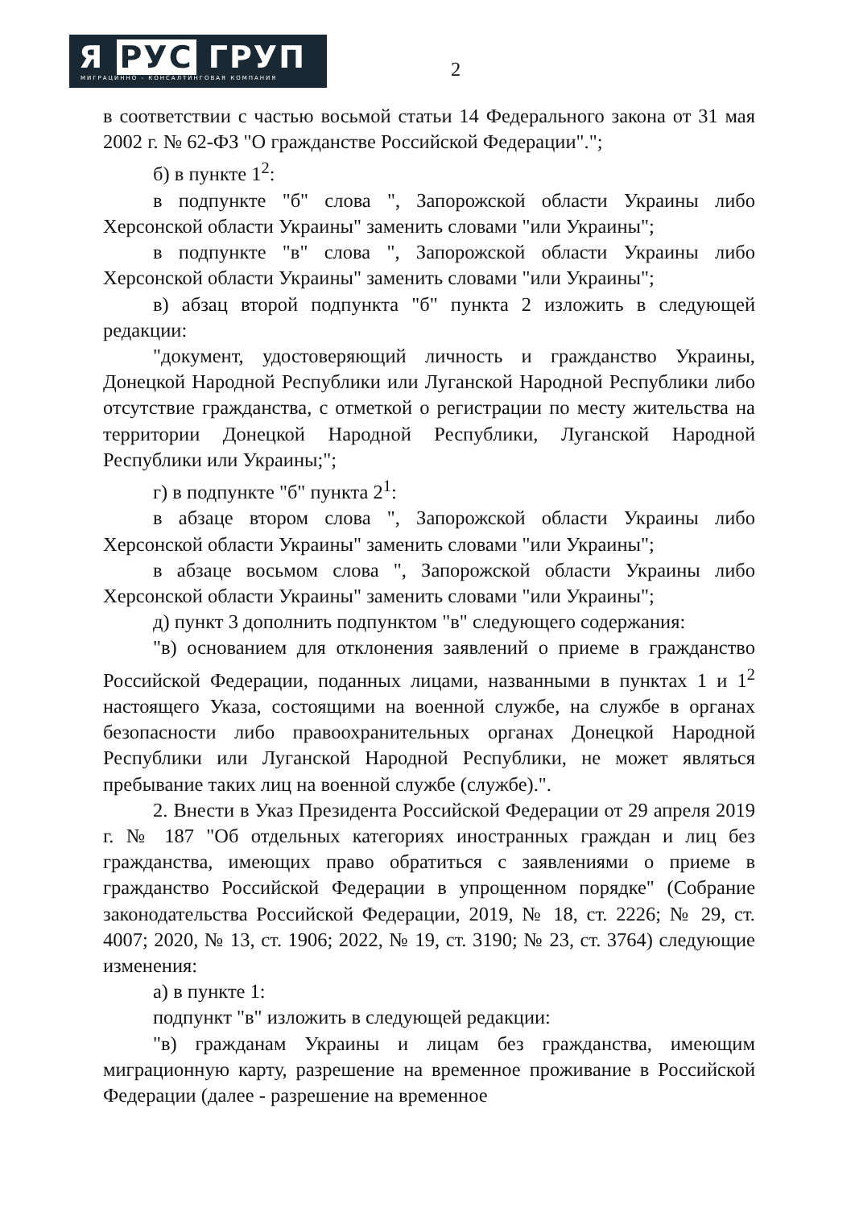Я РУС ГРУП
МИГРАЦИННО - КОНСАЛТИНГОВАЯ КОМПАНИЯ
2
в соответствии с частью восьмой статьи 14 Федерального закона от 31 мая 2002 г. № 62-ФЗ "О гражданстве Российской Федерации".";
б) в пункте 1<sup>2</sup>:
в подпункте "б" слова ", Запорожской области Украины либо Херсонской области Украины" заменить словами "или Украины";
в подпункте "в" слова ", Запорожской области Украины либо Херсонской области Украины" заменить словами "или Украины";
в) абзац второй подпункта "б" пункта 2 изложить в следующей редакции:
"документ, удостоверяющий личность и гражданство Украины, Донецкой Народной Республики или Луганской Народной Республики либо отсутствие гражданства, с отметкой о регистрации по месту жительства на территории Донецкой Народной Республики, Луганской Народной Республики или Украины;";
г) в подпункте "б" пункта 2<sup>1</sup>:
в абзаце втором слова ", Запорожской области Украины либо Херсонской области Украины" заменить словами "или Украины";
в абзаце восьмом слова ", Запорожской области Украины либо Херсонской области Украины" заменить словами "или Украины";
д) пункт 3 дополнить подпунктом "в" следующего содержания:
"в) основанием для отклонения заявлений о приеме в гражданство Российской Федерации, поданных лицами, названными в пунктах 1 и 1<sup>2</sup> настоящего Указа, состоящими на военной службе, на службе в органах безопасности либо правоохранительных органах Донецкой Народной Республики или Луганской Народной Республики, не может являться пребывание таких лиц на военной службе (службе).".
2. Внести в Указ Президента Российской Федерации от 29 апреля 2019 г. № 187 "Об отдельных категориях иностранных граждан и лиц без гражданства, имеющих право обратиться с заявлениями о приеме в гражданство Российской Федерации в упрощенном порядке" (Собрание законодательства Российской Федерации, 2019, № 18, ст. 2226; № 29, ст. 4007; 2020, № 13, ст. 1906; 2022, № 19, ст. 3190; № 23, ст. 3764) следующие изменения:
а) в пункте 1:
подпункт "в" изложить в следующей редакции:
"в) гражданам Украины и лицам без гражданства, имеющим миграционную карту, разрешение на временное проживание в Российской Федерации (далее - разрешение на временное